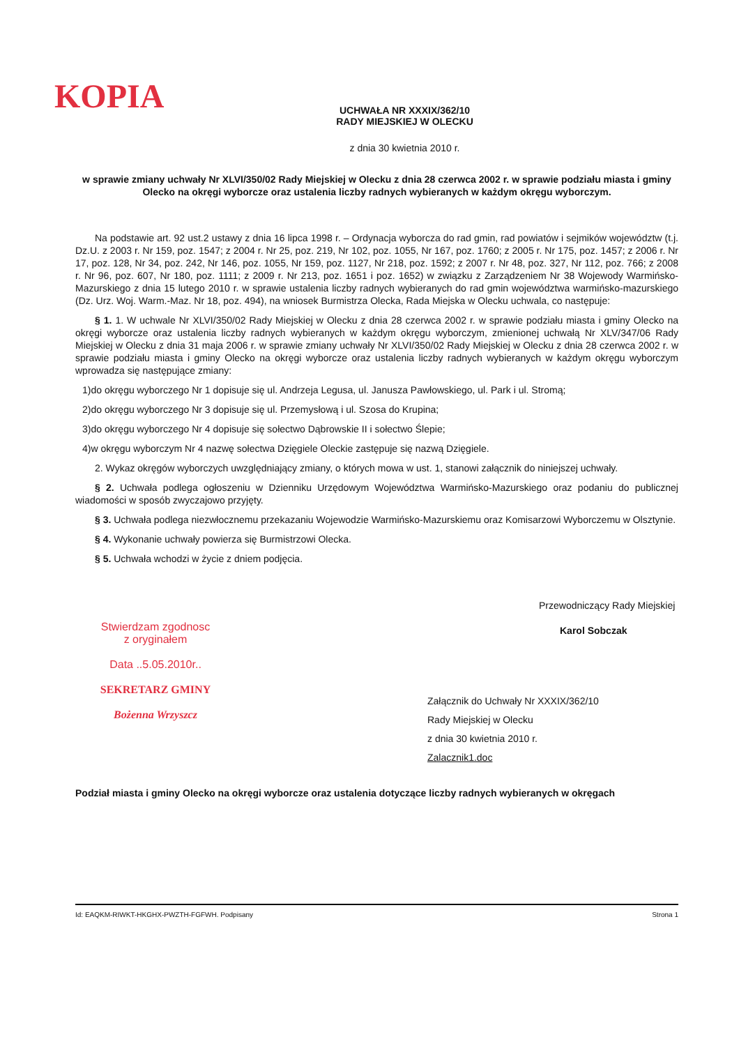KOPIA
UCHWAŁA NR XXXIX/362/10
RADY MIEJSKIEJ W OLECKU
z dnia 30 kwietnia 2010 r.
w sprawie zmiany uchwały Nr XLVI/350/02 Rady Miejskiej w Olecku z dnia 28 czerwca 2002 r. w sprawie podziału miasta i gminy Olecko na okręgi wyborcze oraz ustalenia liczby radnych wybieranych w każdym okręgu wyborczym.
Na podstawie art. 92 ust.2 ustawy z dnia 16 lipca 1998 r. – Ordynacja wyborcza do rad gmin, rad powiatów i sejmików województw (t.j. Dz.U. z 2003 r. Nr 159, poz. 1547; z 2004 r. Nr 25, poz. 219, Nr 102, poz. 1055, Nr 167, poz. 1760; z 2005 r. Nr 175, poz. 1457; z 2006 r. Nr 17, poz. 128, Nr 34, poz. 242, Nr 146, poz. 1055, Nr 159, poz. 1127, Nr 218, poz. 1592; z 2007 r. Nr 48, poz. 327, Nr 112, poz. 766; z 2008 r. Nr 96, poz. 607, Nr 180, poz. 1111; z 2009 r. Nr 213, poz. 1651 i poz. 1652) w związku z Zarządzeniem Nr 38 Wojewody Warmińsko-Mazurskiego z dnia 15 lutego 2010 r. w sprawie ustalenia liczby radnych wybieranych do rad gmin województwa warmińsko-mazurskiego (Dz. Urz. Woj. Warm.-Maz. Nr 18, poz. 494), na wniosek Burmistrza Olecka, Rada Miejska w Olecku uchwala, co następuje:
§ 1. 1. W uchwale Nr XLVI/350/02 Rady Miejskiej w Olecku z dnia 28 czerwca 2002 r. w sprawie podziału miasta i gminy Olecko na okręgi wyborcze oraz ustalenia liczby radnych wybieranych w każdym okręgu wyborczym, zmienionej uchwałą Nr XLV/347/06 Rady Miejskiej w Olecku z dnia 31 maja 2006 r. w sprawie zmiany uchwały Nr XLVI/350/02 Rady Miejskiej w Olecku z dnia 28 czerwca 2002 r. w sprawie podziału miasta i gminy Olecko na okręgi wyborcze oraz ustalenia liczby radnych wybieranych w każdym okręgu wyborczym wprowadza się następujące zmiany:
1)do okręgu wyborczego Nr 1 dopisuje się ul. Andrzeja Legusa, ul. Janusza Pawłowskiego, ul. Park i ul. Stromą;
2)do okręgu wyborczego Nr 3 dopisuje się ul. Przemysłową i ul. Szosa do Krupina;
3)do okręgu wyborczego Nr 4 dopisuje się sołectwo Dąbrowskie II i sołectwo Ślepie;
4)w okręgu wyborczym Nr 4 nazwę sołectwa Dzięgiele Oleckie zastępuje się nazwą Dzięgiele.
2. Wykaz okręgów wyborczych uwzględniający zmiany, o których mowa w ust. 1, stanowi załącznik do niniejszej uchwały.
§ 2. Uchwała podlega ogłoszeniu w Dzienniku Urzędowym Województwa Warmińsko-Mazurskiego oraz podaniu do publicznej wiadomości w sposób zwyczajowo przyjęty.
§ 3. Uchwała podlega niezwłocznemu przekazaniu Wojewodzie Warmińsko-Mazurskiemu oraz Komisarzowi Wyborczemu w Olsztynie.
§ 4. Wykonanie uchwały powierza się Burmistrzowi Olecka.
§ 5. Uchwała wchodzi w życie z dniem podjęcia.
Stwierdzam zgodnosc
z oryginałem
Data ..5.05.2010r..
SEKRETARZ GMINY
Bożenna Wrzyszcz
Przewodniczący Rady Miejskiej
Karol Sobczak
Załącznik do Uchwały Nr XXXIX/362/10
Rady Miejskiej w Olecku
z dnia 30 kwietnia 2010 r.
Zalacznik1.doc
Podział miasta i gminy Olecko na okręgi wyborcze oraz ustalenia dotyczące liczby radnych wybieranych w okręgach
Id: EAQKM-RIWKT-HKGHX-PWZTH-FGFWH. Podpisany Strona 1